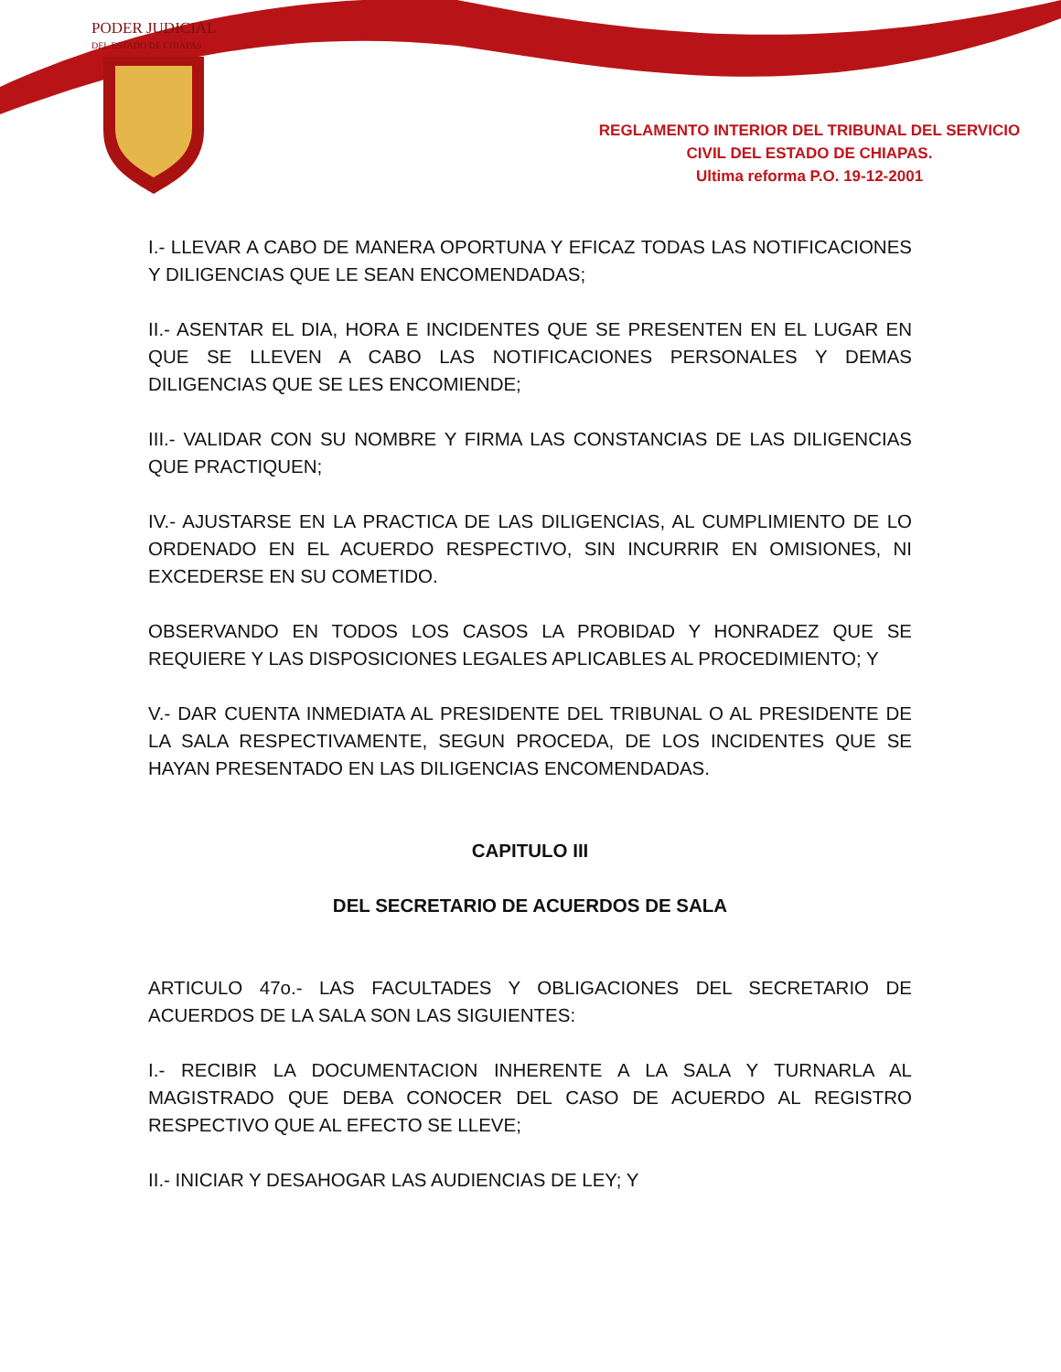PODER JUDICIAL
DEL ESTADO DE CHIAPAS
REGLAMENTO INTERIOR DEL TRIBUNAL DEL SERVICIO
CIVIL DEL ESTADO DE CHIAPAS.
Ultima reforma P.O. 19-12-2001
I.- LLEVAR A CABO DE MANERA OPORTUNA Y EFICAZ TODAS LAS NOTIFICACIONES Y DILIGENCIAS QUE LE SEAN ENCOMENDADAS;
II.- ASENTAR EL DIA, HORA E INCIDENTES QUE SE PRESENTEN EN EL LUGAR EN QUE SE LLEVEN A CABO LAS NOTIFICACIONES PERSONALES Y DEMAS DILIGENCIAS QUE SE LES ENCOMIENDE;
III.- VALIDAR CON SU NOMBRE Y FIRMA LAS CONSTANCIAS DE LAS DILIGENCIAS QUE PRACTIQUEN;
IV.- AJUSTARSE EN LA PRACTICA DE LAS DILIGENCIAS, AL CUMPLIMIENTO DE LO ORDENADO EN EL ACUERDO RESPECTIVO, SIN INCURRIR EN OMISIONES, NI EXCEDERSE EN SU COMETIDO.
OBSERVANDO EN TODOS LOS CASOS LA PROBIDAD Y HONRADEZ QUE SE REQUIERE Y LAS DISPOSICIONES LEGALES APLICABLES AL PROCEDIMIENTO; Y
V.- DAR CUENTA INMEDIATA AL PRESIDENTE DEL TRIBUNAL O AL PRESIDENTE DE LA SALA RESPECTIVAMENTE, SEGUN PROCEDA, DE LOS INCIDENTES QUE SE HAYAN PRESENTADO EN LAS DILIGENCIAS ENCOMENDADAS.
CAPITULO III
DEL SECRETARIO DE ACUERDOS DE SALA
ARTICULO 47o.- LAS FACULTADES Y OBLIGACIONES DEL SECRETARIO DE ACUERDOS DE LA SALA SON LAS SIGUIENTES:
I.- RECIBIR LA DOCUMENTACION INHERENTE A LA SALA Y TURNARLA AL MAGISTRADO QUE DEBA CONOCER DEL CASO DE ACUERDO AL REGISTRO RESPECTIVO QUE AL EFECTO SE LLEVE;
II.- INICIAR Y DESAHOGAR LAS AUDIENCIAS DE LEY; Y